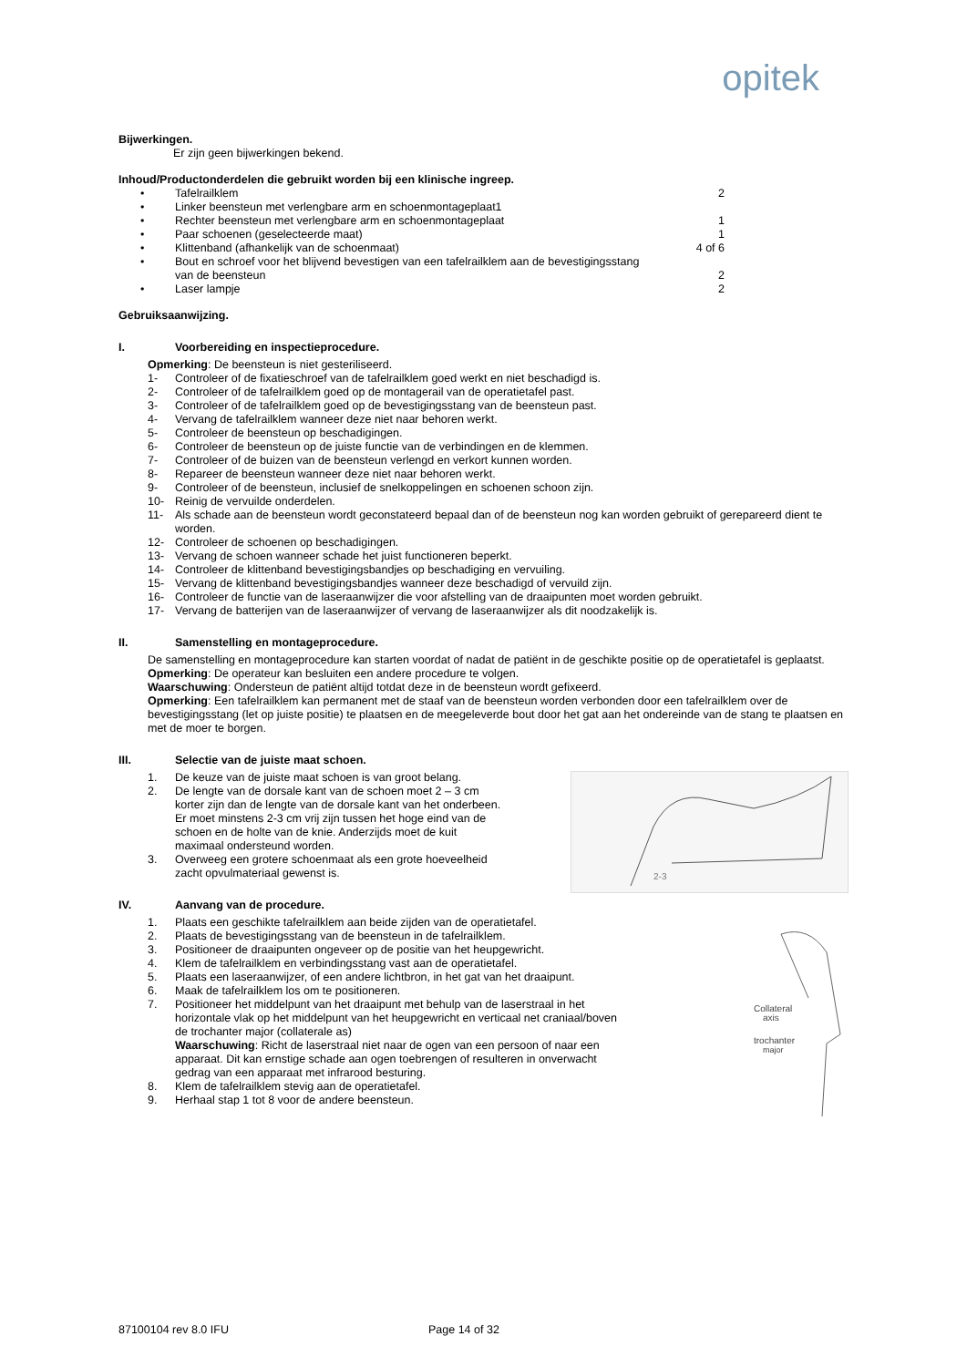opitek
Bijwerkingen.
Er zijn geen bijwerkingen bekend.
Inhoud/Productonderdelen die gebruikt worden bij een klinische ingreep.
• Tafelrailklem 2
• Linker beensteun met verlengbare arm en schoenmontageplaat1
• Rechter beensteun met verlengbare arm en schoenmontageplaat 1
• Paar schoenen (geselecteerde maat) 1
• Klittenband (afhankelijk van de schoenmaat) 4 of 6
• Bout en schroef voor het blijvend bevestigen van een tafelrailklem aan de bevestigingsstang van de beensteun
2
• Laser lampje 2
Gebruiksaanwijzing.
I. Voorbereiding en inspectieprocedure.
Opmerking: De beensteun is niet gesteriliseerd.
1- Controleer of de fixatieschroef van de tafelrailklem goed werkt en niet beschadigd is.
2- Controleer of de tafelrailklem goed op de montagerail van de operatietafel past.
3- Controleer of de tafelrailklem goed op de bevestigingsstang van de beensteun past.
4- Vervang de tafelrailklem wanneer deze niet naar behoren werkt.
5- Controleer de beensteun op beschadigingen.
6- Controleer de beensteun op de juiste functie van de verbindingen en de klemmen.
7- Controleer of de buizen van de beensteun verlengd en verkort kunnen worden.
8- Repareer de beensteun wanneer deze niet naar behoren werkt.
9- Controleer of de beensteun, inclusief de snelkoppelingen en schoenen schoon zijn.
10- Reinig de vervuilde onderdelen.
11- Als schade aan de beensteun wordt geconstateerd bepaal dan of de beensteun nog kan worden gebruikt of gerepareerd dient te worden.
12- Controleer de schoenen op beschadigingen.
13- Vervang de schoen wanneer schade het juist functioneren beperkt.
14- Controleer de klittenband bevestigingsbandjes op beschadiging en vervuiling.
15- Vervang de klittenband bevestigingsbandjes wanneer deze beschadigd of vervuild zijn.
16- Controleer de functie van de laseraanwijzer die voor afstelling van de draaipunten moet worden gebruikt.
17- Vervang de batterijen van de laseraanwijzer of vervang de laseraanwijzer als dit noodzakelijk is.
II. Samenstelling en montageprocedure.
De samenstelling en montageprocedure kan starten voordat of nadat de patiënt in de geschikte positie op de operatietafel is geplaatst.
Opmerking: De operateur kan besluiten een andere procedure te volgen.
Waarschuwing: Ondersteun de patiënt altijd totdat deze in de beensteun wordt gefixeerd.
Opmerking: Een tafelrailklem kan permanent met de staaf van de beensteun worden verbonden door een tafelrailklem over de bevestigingsstang (let op juiste positie) te plaatsen en de meegeleverde bout door het gat aan het ondereinde van de stang te plaatsen en met de moer te borgen.
III. Selectie van de juiste maat schoen.
2-3
1. De keuze van de juiste maat schoen is van groot belang.
2. De lengte van de dorsale kant van de schoen moet 2 – 3 cm korter zijn dan de lengte van de dorsale kant van het onderbeen. Er moet minstens 2-3 cm vrij zijn tussen het hoge eind van de schoen en de holte van de knie. Anderzijds moet de kuit maximaal ondersteund worden.
3. Overweeg een grotere schoenmaat als een grote hoeveelheid zacht opvulmateriaal gewenst is.
IV. Aanvang van de procedure.
Collateral
axis
trochanter
major
1. Plaats een geschikte tafelrailklem aan beide zijden van de operatietafel.
2. Plaats de bevestigingsstang van de beensteun in de tafelrailklem.
3. Positioneer de draaipunten ongeveer op de positie van het heupgewricht.
4. Klem de tafelrailklem en verbindingsstang vast aan de operatietafel.
5. Plaats een laseraanwijzer, of een andere lichtbron, in het gat van het draaipunt.
6. Maak de tafelrailklem los om te positioneren.
7. Positioneer het middelpunt van het draaipunt met behulp van de laserstraal in het horizontale vlak op het middelpunt van het heupgewricht en verticaal net craniaal/boven de trochanter major (collaterale as)
Waarschuwing: Richt de laserstraal niet naar de ogen van een persoon of naar een apparaat. Dit kan ernstige schade aan ogen toebrengen of resulteren in onverwacht gedrag van een apparaat met infrarood besturing.
8. Klem de tafelrailklem stevig aan de operatietafel.
9. Herhaal stap 1 tot 8 voor de andere beensteun.
87100104 rev 8.0 IFU Page 14 of 32